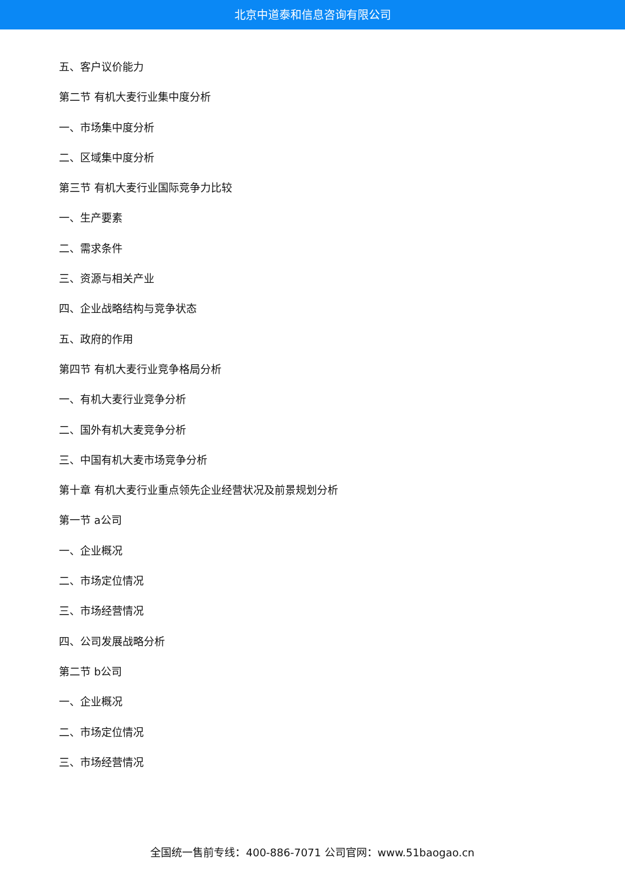北京中道泰和信息咨询有限公司
五、客户议价能力
第二节 有机大麦行业集中度分析
一、市场集中度分析
二、区域集中度分析
第三节 有机大麦行业国际竞争力比较
一、生产要素
二、需求条件
三、资源与相关产业
四、企业战略结构与竞争状态
五、政府的作用
第四节 有机大麦行业竞争格局分析
一、有机大麦行业竞争分析
二、国外有机大麦竞争分析
三、中国有机大麦市场竞争分析
第十章 有机大麦行业重点领先企业经营状况及前景规划分析
第一节 a公司
一、企业概况
二、市场定位情况
三、市场经营情况
四、公司发展战略分析
第二节 b公司
一、企业概况
二、市场定位情况
三、市场经营情况
全国统一售前专线：400-886-7071 公司官网：www.51baogao.cn